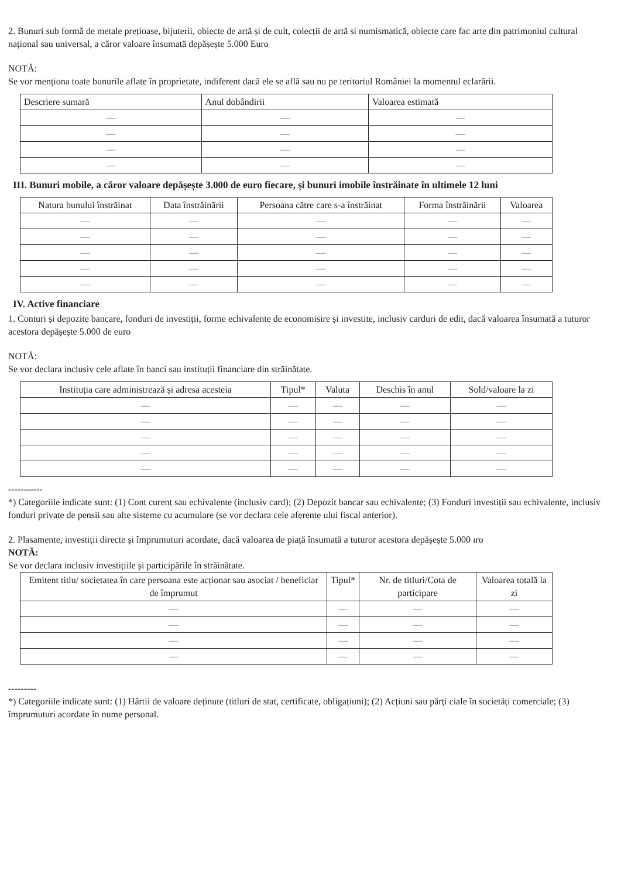2. Bunuri sub formă de metale prețioase, bijuterii, obiecte de artă și de cult, colecții de artă si numismatică, obiecte care fac arte din patrimoniul cultural național sau universal, a căror valoare însumată depășește 5.000 Euro
NOTĂ:
Se vor menționa toate bunurile aflate în proprietate, indiferent dacă ele se află sau nu pe teritoriul României la momentul eclarării.
| Descriere sumară | Anul dobândirii | Valoarea estimată |
| --- | --- | --- |
| — | — | — |
| — | — | — |
| — | — | — |
| — | — | — |
III. Bunuri mobile, a căror valoare depășește 3.000 de euro fiecare, și bunuri imobile înstrăinate în ultimele 12 luni
| Natura bunului înstrăinat | Data înstrăinării | Persoana către care s-a înstrăinat | Forma înstrăinării | Valoarea |
| --- | --- | --- | --- | --- |
| — | — | — | — | — |
| — | — | — | — | — |
| — | — | — | — | — |
| — | — | — | — | — |
| — | — | — | — | — |
IV. Active financiare
1. Conturi și depozite bancare, fonduri de investiții, forme echivalente de economisire și investite, inclusiv carduri de edit, dacă valoarea însumată a tuturor acestora depășește 5.000 de euro
NOTĂ:
Se vor declara inclusiv cele aflate în banci sau instituții financiare din străinătate.
| Instituția care administrează și adresa acesteia | Tipul* | Valuta | Deschis în anul | Sold/valoare la zi |
| --- | --- | --- | --- | --- |
| — | — | — | — | — |
| — | — | — | — | — |
| — | — | — | — | — |
| — | — | — | — | — |
| — | — | — | — | — |
-----------
*) Categoriile indicate sunt: (1) Cont curent sau echivalente (inclusiv card); (2) Depozit bancar sau echivalente; (3) Fonduri investiții sau echivalente, inclusiv fonduri private de pensii sau alte sisteme cu acumulare (se vor declara cele aferente ului fiscal anterior).
2. Plasamente, investiții directe și împrumuturi acordate, dacă valoarea de piață însumată a tuturor acestora depășește 5.000 ıro
NOTĂ:
Se vor declara inclusiv investițiile și participările în străinătate.
| Emitent titlu/ societatea în care persoana este acționar sau asociat / beneficiar de împrumut | Tipul* | Nr. de titluri/Cota de participare | Valoarea totală la zi |
| --- | --- | --- | --- |
| — | — | — | — |
| — | — | — | — |
| — | — | — | — |
| — | — | — | — |
---------
*) Categoriile indicate sunt: (1) Hârtii de valoare deținute (titluri de stat, certificate, obligațiuni); (2) Acțiuni sau părți ciale în societăți comerciale; (3) împrumuturi acordate în nume personal.